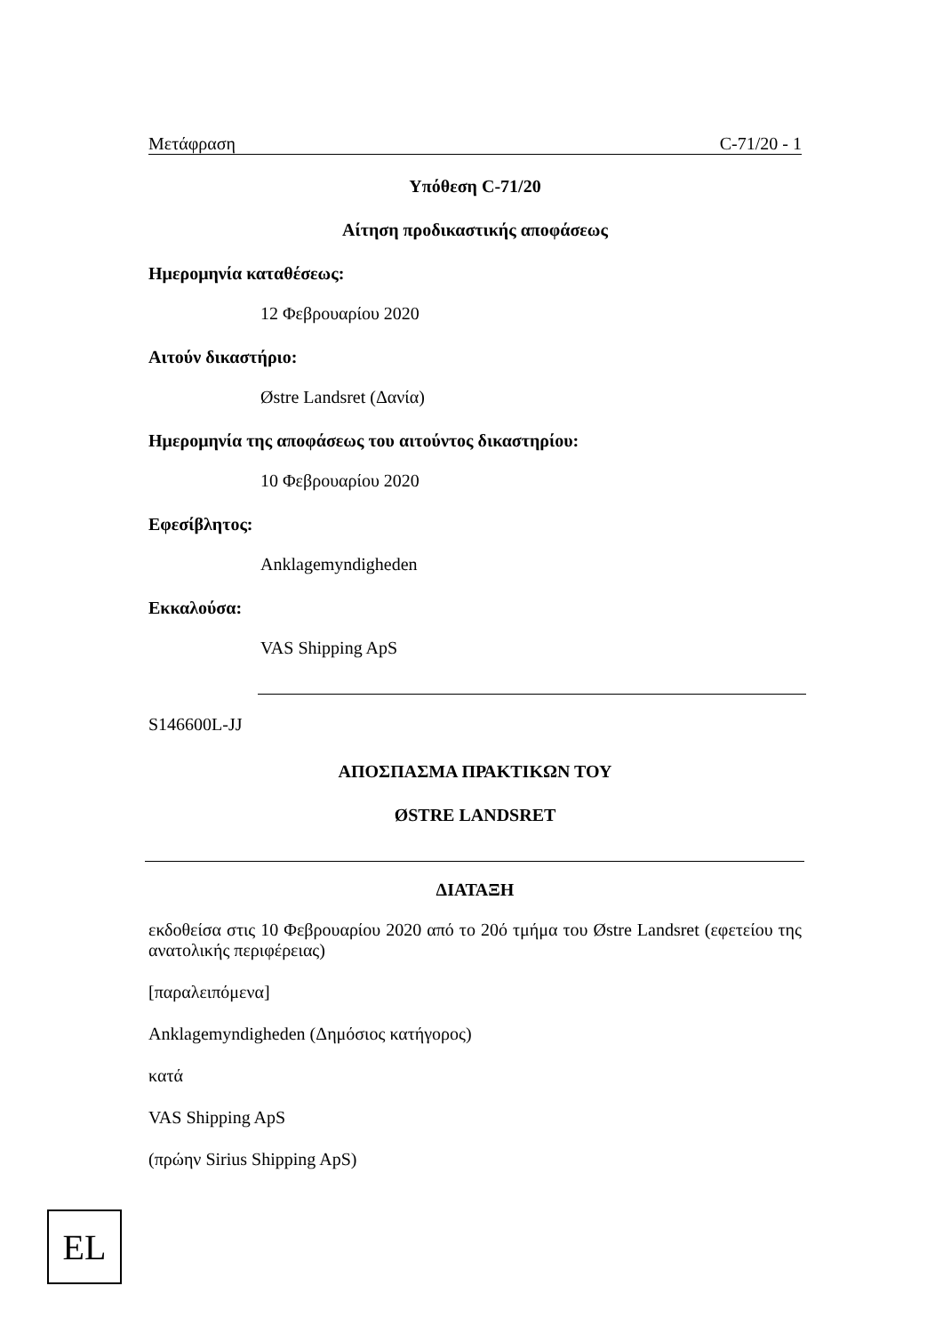Μετάφραση C-71/20 - 1
Υπόθεση C-71/20
Αίτηση προδικαστικής αποφάσεως
Ημερομηνία καταθέσεως:
12 Φεβρουαρίου 2020
Αιτούν δικαστήριο:
Østre Landsret (Δανία)
Ημερομηνία της αποφάσεως του αιτούντος δικαστηρίου:
10 Φεβρουαρίου 2020
Εφεσίβλητος:
Anklagemyndigheden
Εκκαλούσα:
VAS Shipping ApS
S146600L-JJ
ΑΠΟΣΠΑΣΜΑ ΠΡΑΚΤΙΚΩΝ ΤΟΥ
ØSTRE LANDSRET
ΔΙΑΤΑΞΗ
εκδοθείσα στις 10 Φεβρουαρίου 2020 από το 20ό τμήμα του Østre Landsret (εφετείου της ανατολικής περιφέρειας)
[παραλειπόμενα]
Anklagemyndigheden (Δημόσιος κατήγορος)
κατά
VAS Shipping ApS
(πρώην Sirius Shipping ApS)
EL